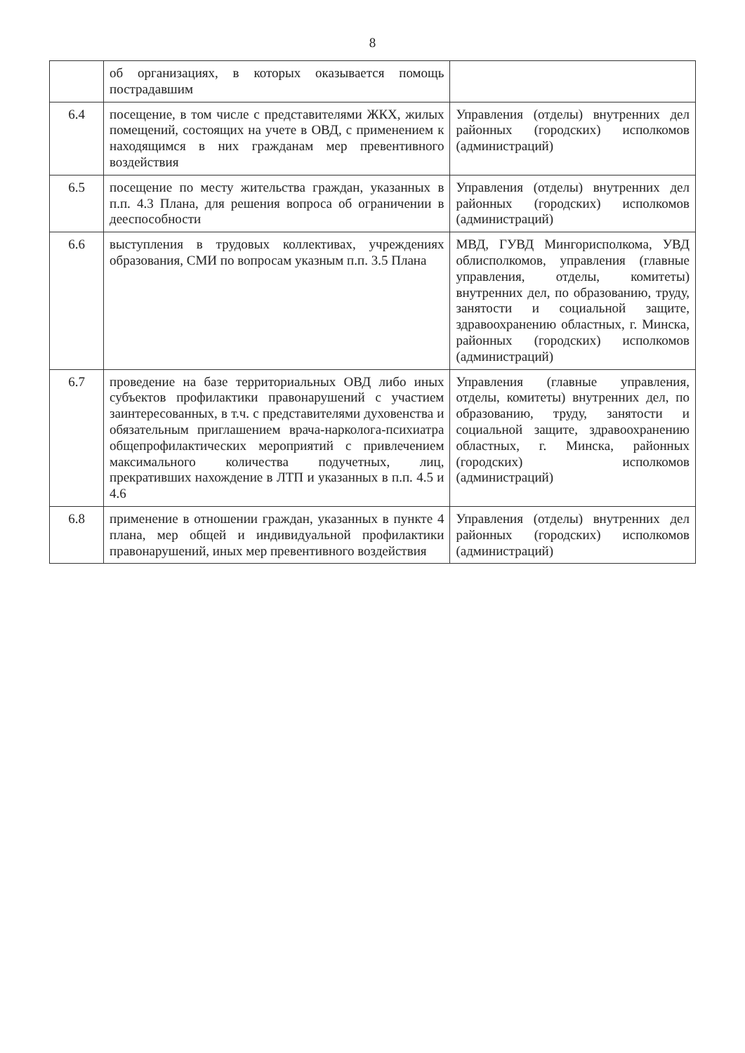8
| | об организациях, в которых оказывается помощь пострадавшим | |
| 6.4 | посещение, в том числе с представителями ЖКХ, жилых помещений, состоящих на учете в ОВД, с применением к находящимся в них гражданам мер превентивного воздействия | Управления (отделы) внутренних дел районных (городских) исполкомов (администраций) |
| 6.5 | посещение по месту жительства граждан, указанных в п.п. 4.3 Плана, для решения вопроса об ограничении в дееспособности | Управления (отделы) внутренних дел районных (городских) исполкомов (администраций) |
| 6.6 | выступления в трудовых коллективах, учреждениях образования, СМИ по вопросам указным п.п. 3.5 Плана | МВД, ГУВД Мингорисполкома, УВД облисполкомов, управления (главные управления, отделы, комитеты) внутренних дел, по образованию, труду, занятости и социальной защите, здравоохранению областных, г. Минска, районных (городских) исполкомов (администраций) |
| 6.7 | проведение на базе территориальных ОВД либо иных субъектов профилактики правонарушений с участием заинтересованных, в т.ч. с представителями духовенства и обязательным приглашением врача-нарколога-психиатра общепрофилактических мероприятий с привлечением максимального количества подучетных, лиц, прекративших нахождение в ЛТП и указанных в п.п. 4.5 и 4.6 | Управления (главные управления, отделы, комитеты) внутренних дел, по образованию, труду, занятости и социальной защите, здравоохранению областных, г. Минска, районных (городских) исполкомов (администраций) |
| 6.8 | применение в отношении граждан, указанных в пункте 4 плана, мер общей и индивидуальной профилактики правонарушений, иных мер превентивного воздействия | Управления (отделы) внутренних дел районных (городских) исполкомов (администраций) |